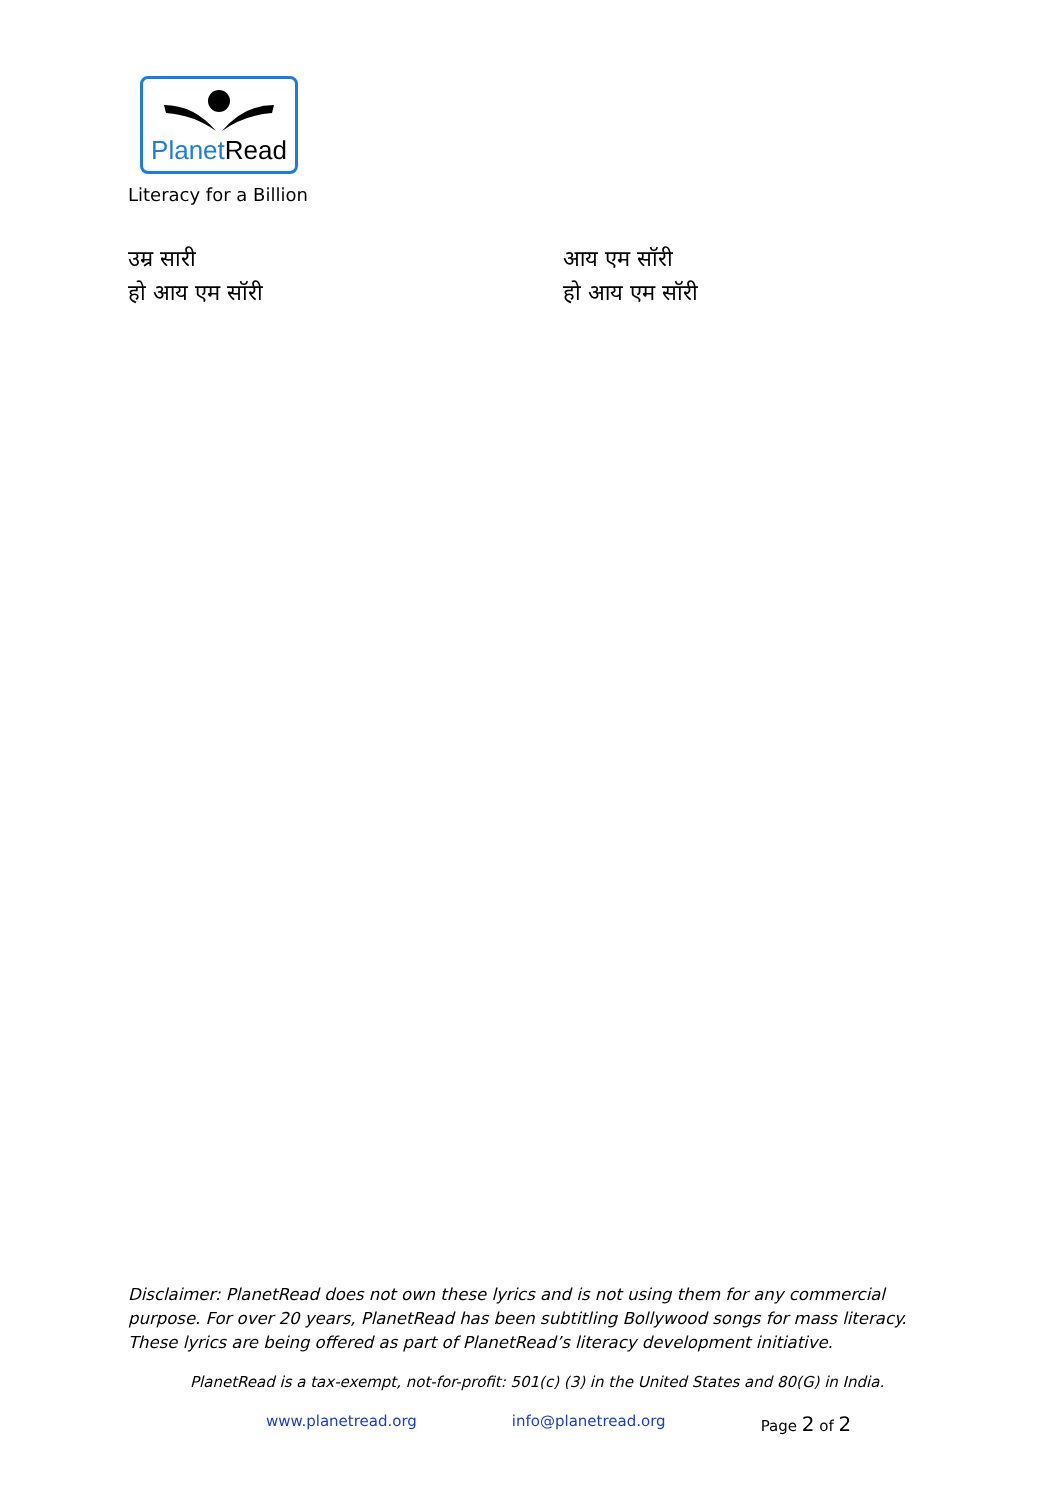PlanetRead
Literacy for a Billion
उम्र सारी
हो आय एम सॉरी
आय एम सॉरी
हो आय एम सॉरी
Disclaimer: PlanetRead does not own these lyrics and is not using them for any commercial purpose. For over 20 years, PlanetRead has been subtitling Bollywood songs for mass literacy. These lyrics are being offered as part of PlanetRead’s literacy development initiative.
PlanetRead is a tax-exempt, not-for-profit: 501(c) (3) in the United States and 80(G) in India.
www.planetread.org info@planetread.org Page 2 of 2